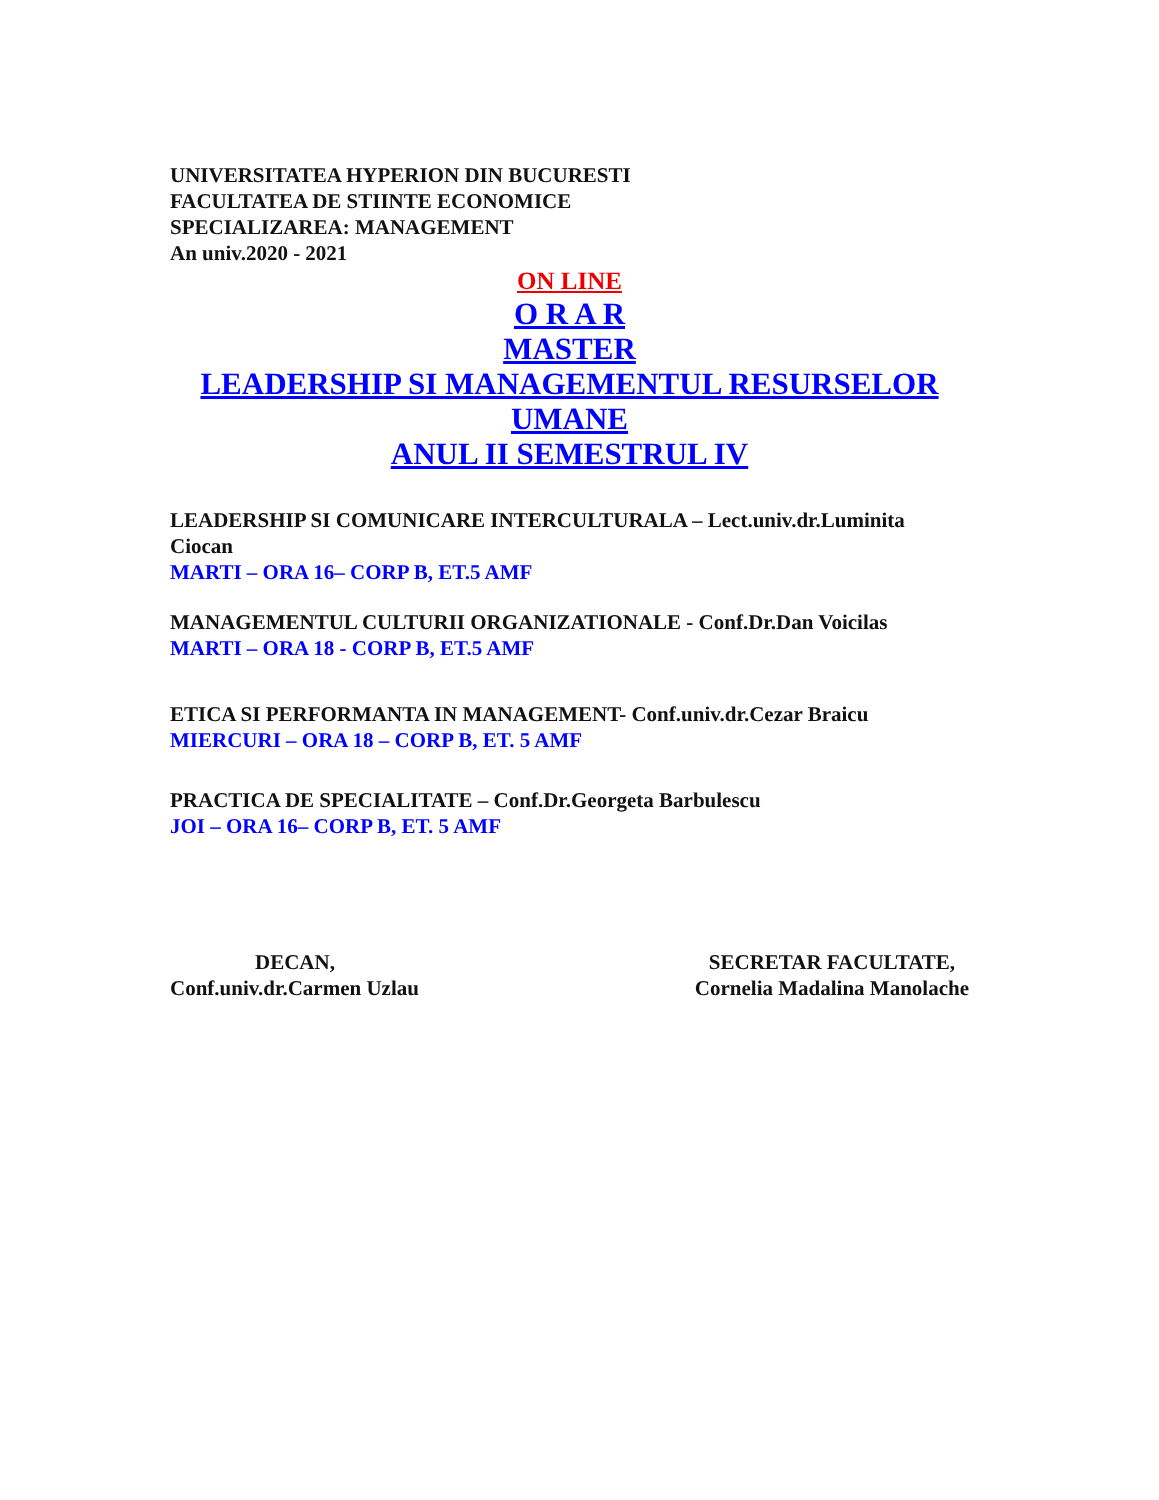UNIVERSITATEA HYPERION DIN BUCURESTI
FACULTATEA DE STIINTE ECONOMICE
SPECIALIZAREA: MANAGEMENT
An univ.2020 - 2021
ON LINE
O R A R
MASTER
LEADERSHIP SI MANAGEMENTUL RESURSELOR UMANE
ANUL II SEMESTRUL IV
LEADERSHIP SI COMUNICARE INTERCULTURALA – Lect.univ.dr.Luminita Ciocan
MARTI – ORA 16– CORP B, ET.5 AMF
MANAGEMENTUL CULTURII ORGANIZATIONALE - Conf.Dr.Dan Voicilas
MARTI – ORA 18 - CORP B, ET.5 AMF
ETICA SI PERFORMANTA IN MANAGEMENT- Conf.univ.dr.Cezar Braicu
MIERCURI – ORA 18 – CORP B, ET. 5 AMF
PRACTICA DE SPECIALITATE – Conf.Dr.Georgeta Barbulescu
JOI – ORA 16– CORP B, ET. 5 AMF
DECAN,
Conf.univ.dr.Carmen Uzlau
SECRETAR FACULTATE,
Cornelia Madalina Manolache